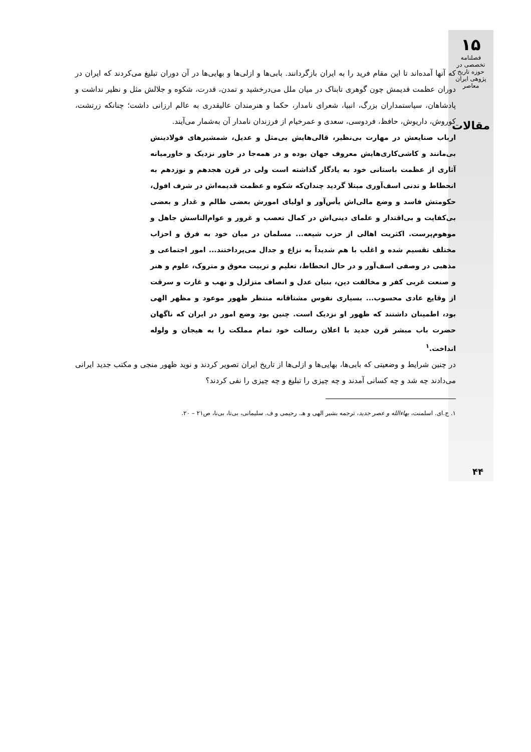۱۵
فصلنامه تخصصی در حوزه تاریخ پژوهی ایران معاصر
مقالات
که آنها آمده‌اند تا این مقام فرید را به ایران بازگردانند. بابی‌ها و ازلی‌ها و بهایی‌ها در آن دوران تبلیغ می‌کردند که ایران در دوران عظمت قدیمش چون گوهری تابناک در میان ملل می‌درخشید و تمدن، قدرت، شکوه و جلالش مثل و نظیر نداشت و پادشاهان، سیاستمداران بزرگ، انبیا، شعرای نامدار، حکما و هنرمندان عالیقدری به عالم ارزانی داشت؛ چنانکه زرتشت، کوروش، داریوش، حافظ، فردوسی، سعدی و عمرخیام از فرزندان نامدار آن به‌شمار می‌آیند.
ارباب صنایعش در مهارت بی‌نظیر، قالی‌هایش بی‌مثل و عدیل، شمشیرهای فولادینش بی‌مانند و کاشی‌کاری‌هایش معروف جهان بوده و در همه‌جا در خاور نزدیک و خاورمیانه آثاری از عظمت باستانی خود به یادگار گذاشته است ولی در قرن هجدهم و نوزدهم به انحطاط و تدنی اسف‌آوری مبتلا گردید چندان‌که شکوه و عظمت قدیمه‌اش در شرف افول، حکومتش فاسد و وضع مالی‌اش یأس‌آور و اولیای امورش بعضی ظالم و غدار و بعضی بی‌کفایت و بی‌اقتدار و علمای دینی‌اش در کمال تعصب و غرور و عوام‌الناسش جاهل و موهوم‌پرست. اکثریت اهالی از حزب شیعه... مسلمان در میان خود به فرق و احزاب مختلف تقسیم شده و اغلب با هم شدیداً به نزاع و جدال می‌پرداختند... امور اجتماعی و مذهبی در وصفی اسف‌آور و در حال انحطاط، تعلیم و تربیت معوق و متروک، علوم و هنر و صنعت غربی کفر و مخالفت دین، بنیان عدل و انصاف متزلزل و نهب و غارت و سرقت از وقایع عادی محسوب... بسیاری نفوس مشتاقانه منتظر ظهور موعود و مظهر الهی بود، اطمینان داشتند که ظهور او نزدیک است. چنین بود وضع امور در ایران که ناگهان حضرت باب مبشر قرن جدید با اعلان رسالت خود تمام مملکت را به هیجان و ولوله انداخت.<sup>۱</sup>
در چنین شرایط و وضعیتی که بابی‌ها، بهایی‌ها و ازلی‌ها از تاریخ ایران تصویر کردند و نوید ظهور منجی و مکتب جدید ایرانی می‌دادند چه شد و چه کسانی آمدند و چه چیزی را تبلیغ و چه چیزی را نفی کردند؟
۱. ج.ای. اسلمنت، بهاءالله و عصر جدید، ترجمه بشیر الهی و هـ. رحیمی و ف. سلیمانی، بی‌تا، بی‌نا، ص۲۱ – ۲۰.
۴۴